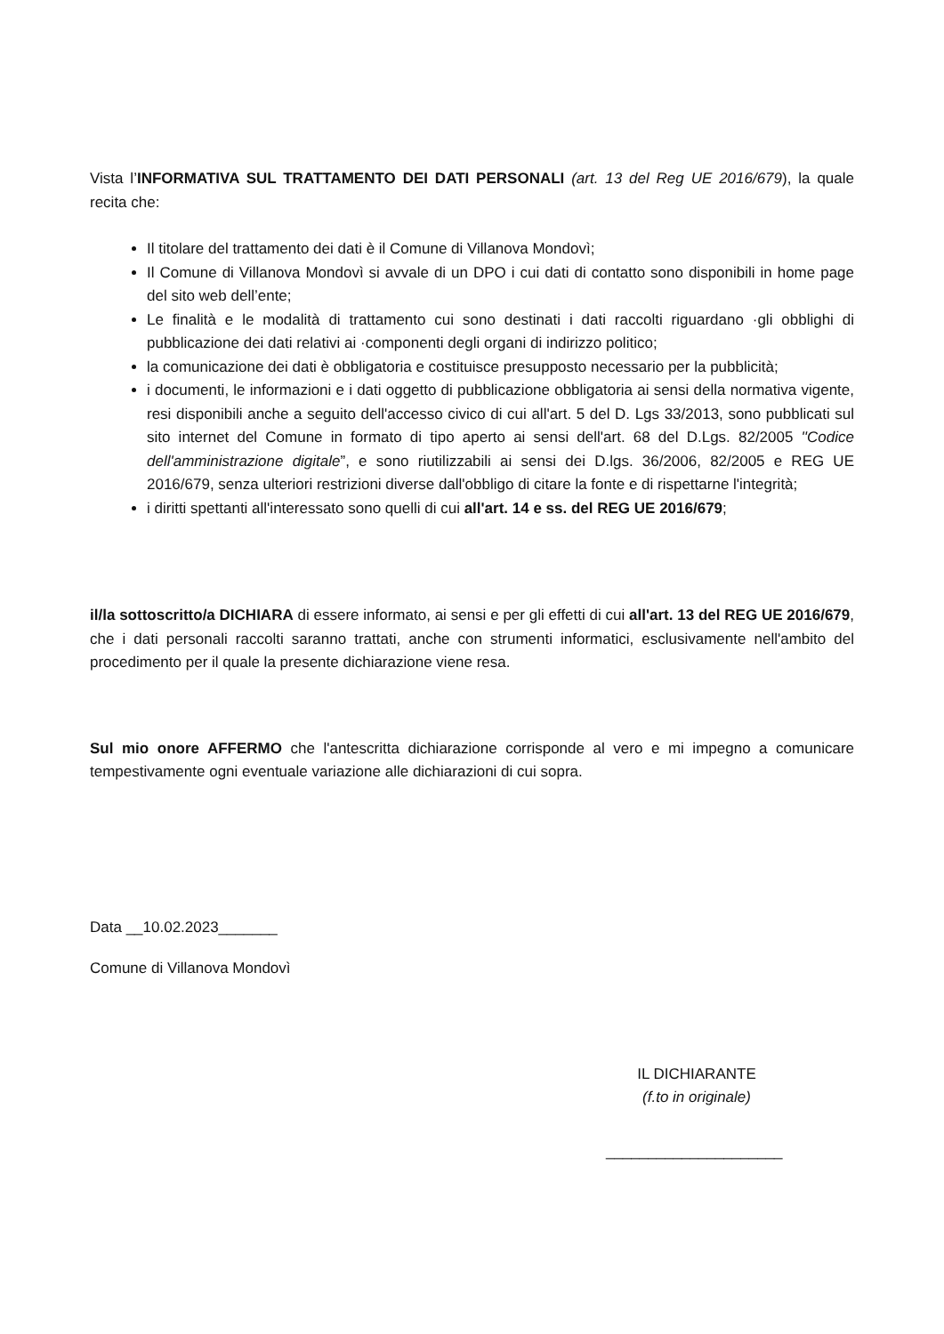Vista l’INFORMATIVA SUL TRATTAMENTO DEI DATI PERSONALI (art. 13 del Reg UE 2016/679), la quale recita che:
Il titolare del trattamento dei dati è il Comune di Villanova Mondovì;
Il Comune di Villanova Mondovì si avvale di un DPO i cui dati di contatto sono disponibili in home page del sito web dell’ente;
Le finalità e le modalità di trattamento cui sono destinati i dati raccolti riguardano ·gli obblighi di pubblicazione dei dati relativi ai ·componenti degli organi di indirizzo politico;
la comunicazione dei dati è obbligatoria e costituisce presupposto necessario per la pubblicità;
i documenti, le informazioni e i dati oggetto di pubblicazione obbligatoria ai sensi della normativa vigente, resi disponibili anche a seguito dell'accesso civico di cui all'art. 5 del D. Lgs 33/2013, sono pubblicati sul sito internet del Comune in formato di tipo aperto ai sensi dell'art. 68 del D.Lgs. 82/2005 ''Codice dell'amministrazione digitale”, e sono riutilizzabili ai sensi dei D.lgs. 36/2006, 82/2005 e REG UE 2016/679, senza ulteriori restrizioni diverse dall'obbligo di citare la fonte e di rispettarne l'integrità;
i diritti spettanti all'interessato sono quelli di cui all'art. 14 e ss. del REG UE 2016/679;
il/la sottoscritto/a DICHIARA di essere informato, ai sensi e per gli effetti di cui all'art. 13 del REG UE 2016/679, che i dati personali raccolti saranno trattati, anche con strumenti informatici, esclusivamente nell'ambito del procedimento per il quale la presente dichiarazione viene resa.
Sul mio onore AFFERMO che l'antescritta dichiarazione corrisponde al vero e mi impegno a comunicare tempestivamente ogni eventuale variazione alle dichiarazioni di cui sopra.
Data __10.02.2023_______
Comune di Villanova Mondovì
IL DICHIARANTE
(f.to in originale)
_____________________